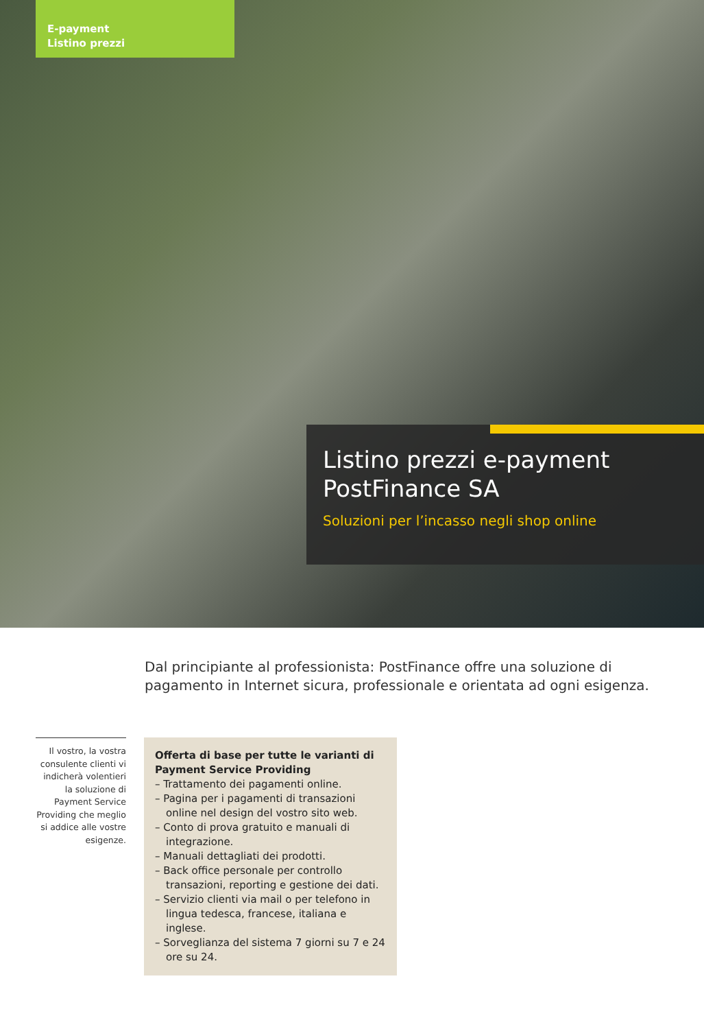E-payment
Listino prezzi
Listino prezzi e-payment
PostFinance SA
Soluzioni per l’incasso negli shop online
Dal principiante al professionista: PostFinance offre una soluzione di pagamento in Internet sicura, professionale e orientata ad ogni esigenza.
Il vostro, la vostra consulente clienti vi indicherà volentieri la soluzione di Payment Service Providing che meglio si addice alle vostre esigenze.
Offerta di base per tutte le varianti di Payment Service Providing
– Trattamento dei pagamenti online.
– Pagina per i pagamenti di transazioni online nel design del vostro sito web.
– Conto di prova gratuito e manuali di integrazione.
– Manuali dettagliati dei prodotti.
– Back office personale per controllo transazioni, reporting e gestione dei dati.
– Servizio clienti via mail o per telefono in lingua tedesca, francese, italiana e inglese.
– Sorveglianza del sistema 7 giorni su 7 e 24 ore su 24.